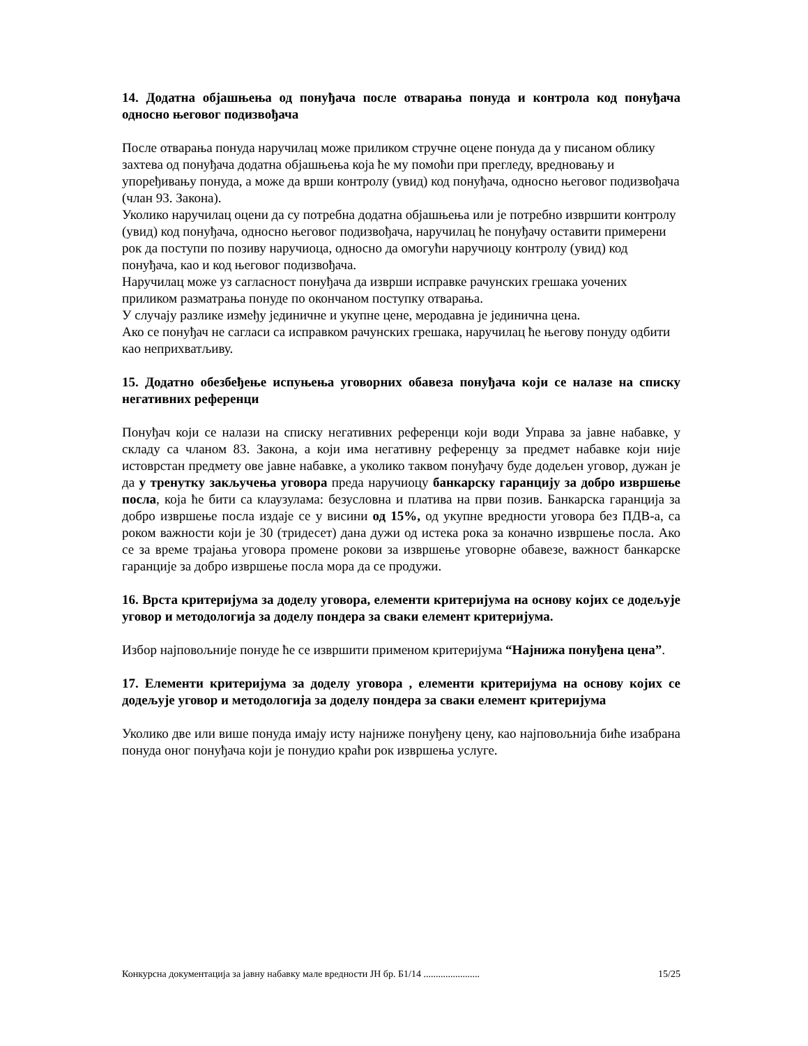14. Додатна објашњења од понуђача после отварања понуда и контрола код понуђача односно његовог подизвођача
После отварања понуда наручилац може приликом стручне оцене понуда да у писаном облику захтева од понуђача додатна објашњења која ће му помоћи при прегледу, вредновању и упоређивању понуда, а може да врши контролу (увид) код понуђача, односно његовог подизвођача (члан 93. Закона).
Уколико наручилац оцени да су потребна додатна објашњења или је потребно извршити контролу (увид) код понуђача, односно његовог подизвођача, наручилац ће понуђачу оставити примерени рок да поступи по позиву наручиоца, односно да омогући наручиоцу контролу (увид) код понуђача, као и код његовог подизвођача.
Наручилац може уз сагласност понуђача да изврши исправке рачунских грешака уочених приликом разматрања понуде по окончаном поступку отварања.
У случају разлике између јединичне и укупне цене, меродавна је јединична цена.
Ако се понуђач не сагласи са исправком рачунских грешака, наручилац ће његову понуду одбити као неприхватљиву.
15. Додатно обезбеђење испуњења уговорних обавеза понуђача који се налазе на списку негативних референци
Понуђач који се налази на списку негативних референци који води Управа за јавне набавке, у складу са чланом 83. Закона, а који има негативну референцу за предмет набавке који није истоврстан предмету ове јавне набавке, а уколико таквом понуђачу буде додељен уговор, дужан је да у тренутку закључења уговора преда наручиоцу банкарску гаранцију за добро извршење посла, која ће бити са клаузулама: безусловна и платива на први позив. Банкарска гаранција за добро извршење посла издаје се у висини од 15%, од укупне вредности уговора без ПДВ-а, са роком важности који је 30 (тридесет) дана дужи од истека рока за коначно извршење посла. Ако се за време трајања уговора промене рокови за извршење уговорне обавезе, важност банкарске гаранције за добро извршење посла мора да се продужи.
16. Врста критеријума за доделу уговора, елементи критеријума на основу којих се додељује уговор и методологија за доделу пондера за сваки елемент критеријума.
Избор најповољније понуде ће се извршити применом критеријума “Најнижа понуђена цена”.
17. Елементи критеријума за доделу уговора , елементи критеријума на основу којих се додељује уговор и методологија за доделу пондера за сваки елемент критеријума
Уколико две или више понуда имају исту најниже понуђену цену, као најповољнија биће изабрана понуда оног понуђача који је понудио краћи рок извршења услуге.
Конкурсна документација за јавну набавку мале вредности ЈН бр. Б1/14 ....................... 15/25